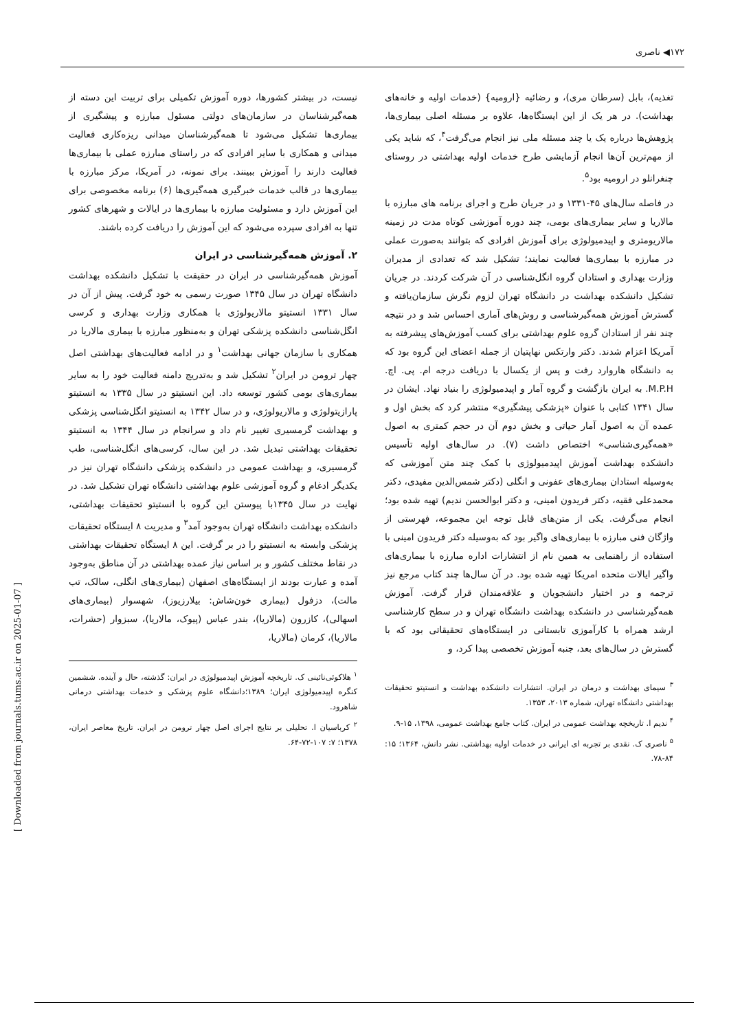۱۷۲◀ ناصری
نیست، در بیشتر کشورها، دوره آموزش تکمیلی برای تربیت این دسته از همه‌گیرشناسان در سازمان‌های دولتی مسئول مبارزه و پیشگیری از بیماری‌ها تشکیل می‌شود تا همه‌گیرشناسان میدانی ریزه‌کاری فعالیت میدانی و همکاری با سایر افرادی که در راستای مبارزه عملی با بیماری‌ها فعالیت دارند را آموزش ببینند. برای نمونه، در آمریکا، مرکز مبارزه با بیماری‌ها در قالب خدمات خبرگیری همه‌گیری‌ها (۶) برنامه مخصوصی برای این آموزش دارد و مسئولیت مبارزه با بیماری‌ها در ایالات و شهرهای کشور تنها به افرادی سپرده می‌شود که این آموزش را دریافت کرده باشند.
۲. آموزش همه‌گیرشناسی در ایران
آموزش همه‌گیرشناسی در ایران در حقیقت با تشکیل دانشکده بهداشت دانشگاه تهران در سال ۱۳۴۵ صورت رسمی به خود گرفت. پیش از آن در سال ۱۳۳۱ انستیتو مالاریولوژی با همکاری وزارت بهداری و کرسی انگل‌شناسی دانشکده پزشکی تهران و به‌منظور مبارزه با بیماری مالاریا در همکاری با سازمان جهانی بهداشت<sup>۱</sup> و در ادامه فعالیت‌های بهداشتی اصل چهار ترومن در ایران<sup>۲</sup> تشکیل شد و به‌تدریج دامنه فعالیت خود را به سایر بیماری‌های بومی کشور توسعه داد. این انستیتو در سال ۱۳۳۵ به انستیتو پارازیتولوژی و مالاریولوژی، و در سال ۱۳۴۲ به انستیتو انگل‌شناسی پزشکی و بهداشت گرمسیری تغییر نام داد و سرانجام در سال ۱۳۴۴ به انستیتو تحقیقات بهداشتی تبدیل شد. در این سال، کرسی‌های انگل‌شناسی، طب گرمسیری، و بهداشت عمومی در دانشکده پزشکی دانشگاه تهران نیز در یکدیگر ادغام و گروه آموزشی علوم بهداشتی دانشگاه تهران تشکیل شد. در نهایت در سال ۱۳۴۵با پیوستن این گروه با انستیتو تحقیقات بهداشتی، دانشکده بهداشت دانشگاه تهران به‌وجود آمد<sup>۳</sup> و مدیریت ۸ ایستگاه تحقیقات پزشکی وابسته به انستیتو را در بر گرفت. این ۸ ایستگاه تحقیقات بهداشتی در نقاط مختلف کشور و بر اساس نیاز عمده بهداشتی در آن مناطق به‌وجود آمده و عبارت بودند از ایستگاه‌های اصفهان (بیماری‌های انگلی، سالک، تب مالت)، دزفول (بیماری خون‌شاش: بیلارزیوز)، شهسوار (بیماری‌های اسهالی)، کازرون (مالاریا)، بندر عباس (پیوک، مالاریا)، سبزوار (حشرات، مالاریا)، کرمان (مالاریا،
<sup>۱</sup> هلاکوئی‌نائینی ک. تاریخچه آموزش اپیدمیولوژی در ایران: گذشته، حال و آینده. ششمین کنگره اپیدمیولوژی ایران؛ ۱۳۸۹؛دانشگاه علوم پزشکی و خدمات بهداشتی درمانی شاهرود.
<sup>۲</sup> کرباسیان ا. تحلیلی بر نتایج اجرای اصل چهار ترومن در ایران. تاریخ معاصر ایران، ۱۳۷۸؛ ۷: ۱۰۷-۷۲-۶۴.
تغذیه)، بابل (سرطان مری)، و رضائیه {ارومیه} (خدمات اولیه و خانه‌های بهداشت). در هر یک از این ایستگاه‌ها، علاوه بر مسئله اصلی بیماری‌ها، پژوهش‌ها درباره یک یا چند مسئله ملی نیز انجام می‌گرفت<sup>۴</sup>، که شاید یکی از مهم‌ترین آن‌ها انجام آزمایشی طرح خدمات اولیه بهداشتی در روستای چنغرانلو در ارومیه بود<sup>۵</sup>.
در فاصله سال‌های ۴۵-۱۳۳۱ و در جریان طرح و اجرای برنامه های مبارزه با مالاریا و سایر بیماری‌های بومی، چند دوره آموزشی کوتاه مدت در زمینه مالاریومتری و اپیدمیولوژی برای آموزش افرادی که بتوانند به‌صورت عملی در مبارزه با بیماری‌ها فعالیت نمایند؛ تشکیل شد که تعدادی از مدیران وزارت بهداری و استادان گروه انگل‌شناسی در آن شرکت کردند. در جریان تشکیل دانشکده بهداشت در دانشگاه تهران لزوم نگرش سازمان‌یافته و گسترش آموزش همه‌گیرشناسی و روش‌های آماری احساس شد و در نتیجه چند نفر از استادان گروه علوم بهداشتی برای کسب آموزش‌های پیشرفته به آمریکا اعزام شدند. دکتر وارتکس نهاپتیان از جمله اعضای این گروه بود که به دانشگاه هاروارد رفت و پس از یکسال با دریافت درجه ام. پی. اچ. M.P.H. به ایران بازگشت و گروه آمار و اپیدمیولوژی را بنیاد نهاد. ایشان در سال ۱۳۴۱ کتابی با عنوان «پزشکی پیشگیری» منتشر کرد که بخش اول و عمده آن به اصول آمار حیاتی و بخش دوم آن در حجم کمتری به اصول «همه‌گیری‌شناسی» اختصاص داشت (۷). در سال‌های اولیه تأسیس دانشکده بهداشت آموزش اپیدمیولوژی با کمک چند متن آموزشی که به‌وسیله استادان بیماری‌های عفونی و انگلی (دکتر شمس‌الدین مفیدی، دکتر محمدعلی فقیه، دکتر فریدون امینی، و دکتر ابوالحسن ندیم) تهیه شده بود؛ انجام می‌گرفت. یکی از متن‌های قابل توجه این مجموعه، فهرستی از واژگان فنی مبارزه با بیماری‌های واگیر بود که به‌وسیله دکتر فریدون امینی با استفاده از راهنمایی به همین نام از انتشارات اداره مبارزه با بیماری‌های واگیر ایالات متحده امریکا تهیه شده بود. در آن سال‌ها چند کتاب مرجع نیز ترجمه و در اختیار دانشجویان و علاقه‌مندان قرار گرفت. آموزش همه‌گیرشناسی در دانشکده بهداشت دانشگاه تهران و در سطح کارشناسی ارشد همراه با کارآموزی تابستانی در ایستگاه‌های تحقیقاتی بود که با گسترش در سال‌های بعد، جنبه آموزش تخصصی پیدا کرد، و
<sup>۳</sup> سیمای بهداشت و درمان در ایران. انتشارات دانشکده بهداشت و انستیتو تحقیقات بهداشتی دانشگاه تهران، شماره ۲۰۱۳، ۱۳۵۳.
<sup>۴</sup> ندیم ا. تاریخچه بهداشت عمومی در ایران. کتاب جامع بهداشت عمومی، ۱۳۹۸، ۱۵-۹.
<sup>۵</sup> ناصری ک. نقدی بر تجربه ای ایرانی در خدمات اولیه بهداشتی. نشر دانش، ۱۳۶۴؛ ۱۵: ۸۴-۷۸.
[ Downloaded from journals.tums.ac.ir on 2025-01-07 ]